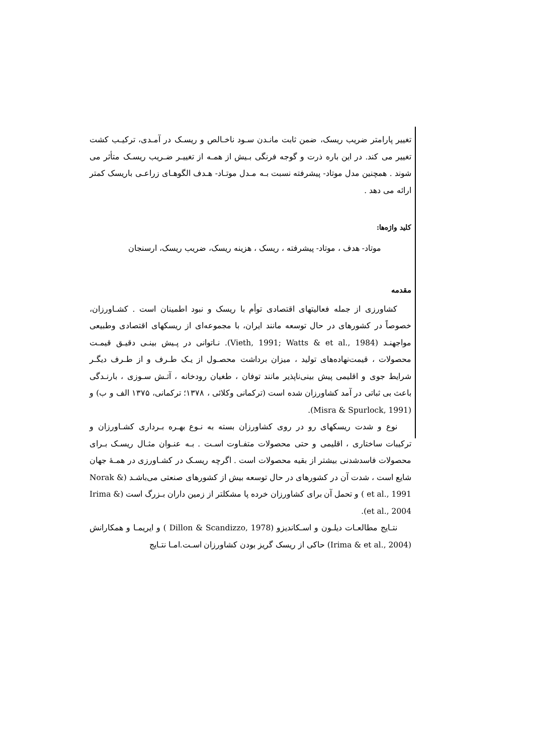تغییر پارامتر ضریب ریسک، ضمن ثابت مانـدن سـود ناخـالص و ریسـک در آمـدی، ترکیـب کشت تغییر می کند. در این باره ذرت و گوجه فرنگی بـیش از همـه از تغییـر ضـریب ریسـک متأثر می شوند . همچنین مدل موتاد- پیشرفته نسبت بـه مـدل موتـاد- هـدف الگوهـای زراعـی باریسک کمتر ارائه می دهد .
کلید واژه‌ها:
موتاد- هدف ، موتاد- پیشرفته ، ریسک ، هزینه ریسک، ضریب ریسک، ارسنجان
مقدمه
کشاورزی از جمله فعالیتهای اقتصادی توأم با ریسک و نبود اطمینان است . کشـاورزان، خصوصاً در کشورهای در حال توسعه مانند ایران، با مجموعه‌ای از ریسکهای اقتصادی وطبیعی مواجهنـد (Vieth, 1991; Watts & et al., 1984). نـاتوانی در پـیش بینـی دقیـق قیمـت محصولات ، قیمت‌نهاده‌های تولید ، میزان برداشت محصـول از یـک طـرف و از طـرف دیگـر شرایط جوی و اقلیمی پیش بینی‌ناپذیر مانند توفان ، طغیان رودخانه ، آتـش سـوزی ، بارنـدگی باعث بی ثباتی در آمد کشاورزان شده است (ترکمانی وکلائی ، ۱۳۷۸؛ ترکمانی، ۱۳۷۵ الف و ب) و (Misra & Spurlock, 1991).
نوع و شدت ریسکهای رو در روی کشاورزان بسته به نـوع بهـره بـرداری کشـاورزان و ترکیبات ساختاری ، اقلیمی و حتی محصولات متفـاوت اسـت . بـه عنـوان مثـال ریسـک بـرای محصولات فاسدشدنی بیشتر از بقیه محصولات است . اگرچه ریسـک در کشـاورزی در همـهٔ جهان شایع است ، شدت آن در کشورهای در حال توسعه بیش از کشورهای صنعتی می‌باشـد (Norak & et al., 1991 ) و تحمل آن برای کشاورزان خرده پا مشکلتر از زمین داران بـزرگ است (Irima & et al., 2004).
نتـایج مطالعـات دیلـون و اسـکاندیزو (Dillon & Scandizzo, 1978 ) و ایریمـا و همکارانش (Irima & et al., 2004) حاکی از ریسک گریز بودن کشاورزان اسـت.امـا نتـایج